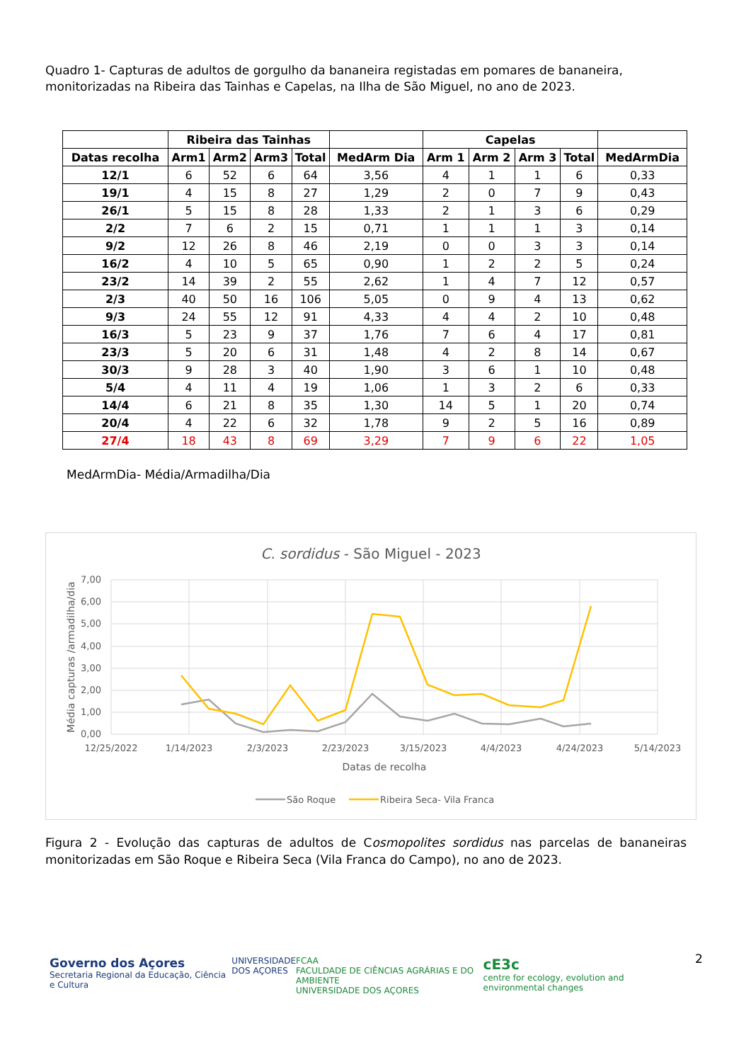Quadro 1- Capturas de adultos de gorgulho da bananeira registadas em pomares de bananeira, monitorizadas na Ribeira das Tainhas e Capelas, na Ilha de São Miguel, no ano de 2023.
| | Ribeira das Tainhas | | | | | Capelas | | | | |
| --- | --- | --- | --- | --- | --- | --- | --- | --- | --- | --- |
| Datas recolha | Arm1 | Arm2 | Arm3 | Total | MedArm Dia | Arm 1 | Arm 2 | Arm 3 | Total | MedArmDia |
| 12/1 | 6 | 52 | 6 | 64 | 3,56 | 4 | 1 | 1 | 6 | 0,33 |
| 19/1 | 4 | 15 | 8 | 27 | 1,29 | 2 | 0 | 7 | 9 | 0,43 |
| 26/1 | 5 | 15 | 8 | 28 | 1,33 | 2 | 1 | 3 | 6 | 0,29 |
| 2/2 | 7 | 6 | 2 | 15 | 0,71 | 1 | 1 | 1 | 3 | 0,14 |
| 9/2 | 12 | 26 | 8 | 46 | 2,19 | 0 | 0 | 3 | 3 | 0,14 |
| 16/2 | 4 | 10 | 5 | 65 | 0,90 | 1 | 2 | 2 | 5 | 0,24 |
| 23/2 | 14 | 39 | 2 | 55 | 2,62 | 1 | 4 | 7 | 12 | 0,57 |
| 2/3 | 40 | 50 | 16 | 106 | 5,05 | 0 | 9 | 4 | 13 | 0,62 |
| 9/3 | 24 | 55 | 12 | 91 | 4,33 | 4 | 4 | 2 | 10 | 0,48 |
| 16/3 | 5 | 23 | 9 | 37 | 1,76 | 7 | 6 | 4 | 17 | 0,81 |
| 23/3 | 5 | 20 | 6 | 31 | 1,48 | 4 | 2 | 8 | 14 | 0,67 |
| 30/3 | 9 | 28 | 3 | 40 | 1,90 | 3 | 6 | 1 | 10 | 0,48 |
| 5/4 | 4 | 11 | 4 | 19 | 1,06 | 1 | 3 | 2 | 6 | 0,33 |
| 14/4 | 6 | 21 | 8 | 35 | 1,30 | 14 | 5 | 1 | 20 | 0,74 |
| 20/4 | 4 | 22 | 6 | 32 | 1,78 | 9 | 2 | 5 | 16 | 0,89 |
| 27/4 | 18 | 43 | 8 | 69 | 3,29 | 7 | 9 | 6 | 22 | 1,05 |
MedArmDia- Média/Armadilha/Dia
C. sordidus - São Miguel - 2023
7,00
6,00
5,00
4,00
3,00
2,00
1,00
0,00
12/25/2022
1/14/2023
2/3/2023
2/23/2023
3/15/2023
4/4/2023
4/24/2023
5/14/2023
Datas de recolha
Média capturas /armadilha/dia
São Roque
Ribeira Seca- Vila Franca
Figura 2 - Evolução das capturas de adultos de Cosmopolites sordidus nas parcelas de bananeiras monitorizadas em São Roque e Ribeira Seca (Vila Franca do Campo), no ano de 2023.
2
Governo dos Açores
Secretaria Regional da Educação, Ciência e Cultura
UNIVERSIDADE
DOS AÇORES
FCAA
FACULDADE DE CIÊNCIAS AGRÁRIAS E DO AMBIENTE
UNIVERSIDADE DOS AÇORES
cE3c
centre for ecology, evolution and environmental changes